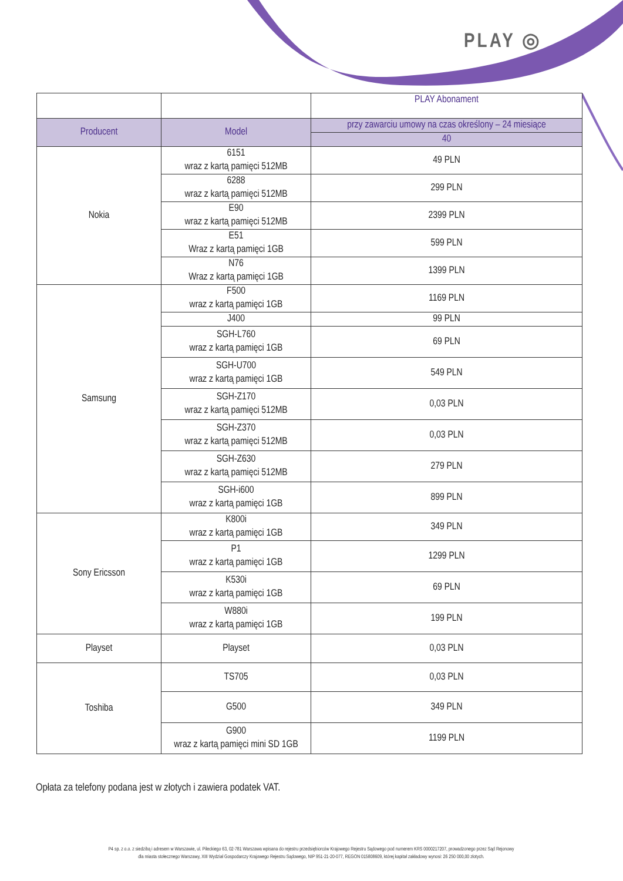PLAY ◎
| | | PLAY Abonament |
| Producent | Model | przy zawarciu umowy na czas określony – 24 miesiące |
| | | 40 |
| Nokia | 6151 wraz z kartą pamięci 512MB | 49 PLN |
| | 6288 wraz z kartą pamięci 512MB | 299 PLN |
| | E90 wraz z kartą pamięci 512MB | 2399 PLN |
| | E51 Wraz z kartą pamięci 1GB | 599 PLN |
| | N76 Wraz z kartą pamięci 1GB | 1399 PLN |
| Samsung | F500 wraz z kartą pamięci 1GB | 1169 PLN |
| | J400 | 99 PLN |
| | SGH-L760 wraz z kartą pamięci 1GB | 69 PLN |
| | SGH-U700 wraz z kartą pamięci 1GB | 549 PLN |
| | SGH-Z170 wraz z kartą pamięci 512MB | 0,03 PLN |
| | SGH-Z370 wraz z kartą pamięci 512MB | 0,03 PLN |
| | SGH-Z630 wraz z kartą pamięci 512MB | 279 PLN |
| | SGH-i600 wraz z kartą pamięci 1GB | 899 PLN |
| Sony Ericsson | K800i wraz z kartą pamięci 1GB | 349 PLN |
| | P1 wraz z kartą pamięci 1GB | 1299 PLN |
| | K530i wraz z kartą pamięci 1GB | 69 PLN |
| | W880i wraz z kartą pamięci 1GB | 199 PLN |
| Playset | Playset | 0,03 PLN |
| Toshiba | TS705 | 0,03 PLN |
| | G500 | 349 PLN |
| | G900 wraz z kartą pamięci mini SD 1GB | 1199 PLN |
Opłata za telefony podana jest w złotych i zawiera podatek VAT.
P4 sp. z o.o. z siedzibą i adresem w Warszawie, ul. Pileckiego 63, 02-781 Warszawa wpisana do rejestru przedsiębiorców Krajowego Rejestru Sądowego pod numerem KRS 0000217207, prowadzonego przez Sąd Rejonowy
dla miasta stołecznego Warszawy, XIII Wydział Gospodarczy Krajowego Rejestru Sądowego, NIP 951-21-20-077, REGON 015808609, której kapitał zakładowy wynosi: 26 250 000,00 złotych.